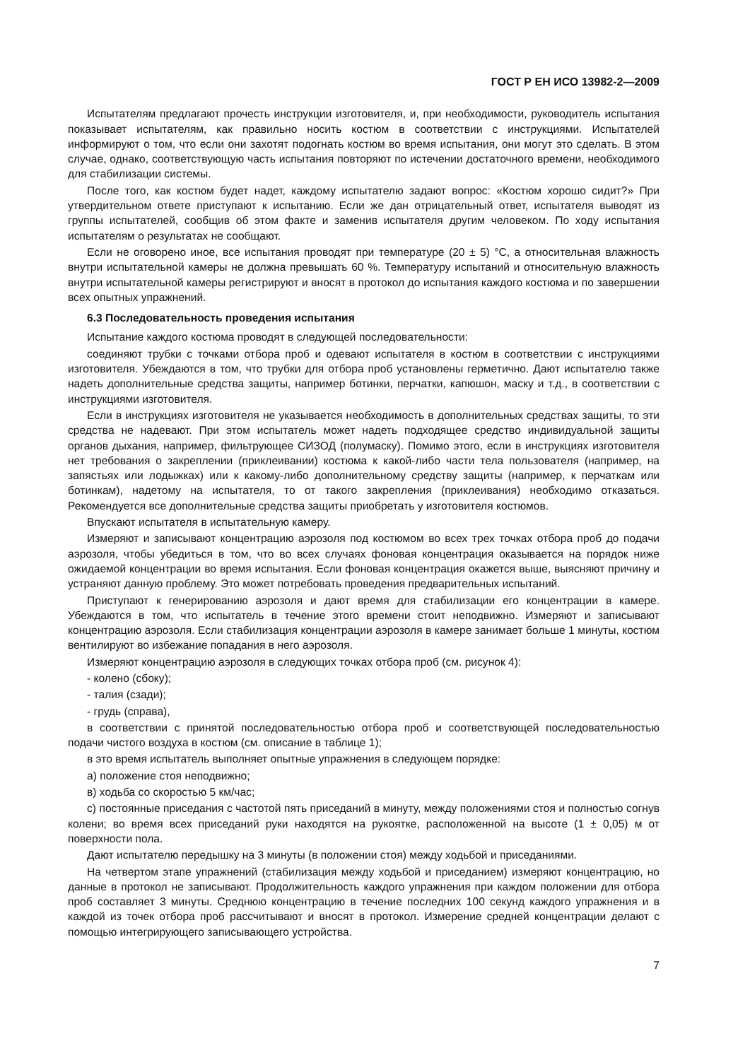ГОСТ Р ЕН ИСО 13982-2—2009
Испытателям предлагают прочесть инструкции изготовителя, и, при необходимости, руководитель испытания показывает испытателям, как правильно носить костюм в соответствии с инструкциями. Испытателей информируют о том, что если они захотят подогнать костюм во время испытания, они могут это сделать. В этом случае, однако, соответствующую часть испытания повторяют по истечении достаточного времени, необходимого для стабилизации системы.
После того, как костюм будет надет, каждому испытателю задают вопрос: «Костюм хорошо сидит?» При утвердительном ответе приступают к испытанию. Если же дан отрицательный ответ, испытателя выводят из группы испытателей, сообщив об этом факте и заменив испытателя другим человеком. По ходу испытания испытателям о результатах не сообщают.
Если не оговорено иное, все испытания проводят при температуре (20 ± 5) °С, а относительная влажность внутри испытательной камеры не должна превышать 60 %. Температуру испытаний и относительную влажность внутри испытательной камеры регистрируют и вносят в протокол до испытания каждого костюма и по завершении всех опытных упражнений.
6.3 Последовательность проведения испытания
Испытание каждого костюма проводят в следующей последовательности:
соединяют трубки с точками отбора проб и одевают испытателя в костюм в соответствии с инструкциями изготовителя. Убеждаются в том, что трубки для отбора проб установлены герметично. Дают испытателю также надеть дополнительные средства защиты, например ботинки, перчатки, капюшон, маску и т.д., в соответствии с инструкциями изготовителя.
Если в инструкциях изготовителя не указывается необходимость в дополнительных средствах защиты, то эти средства не надевают. При этом испытатель может надеть подходящее средство индивидуальной защиты органов дыхания, например, фильтрующее СИЗОД (полумаску). Помимо этого, если в инструкциях изготовителя нет требования о закреплении (приклеивании) костюма к какой-либо части тела пользователя (например, на запястьях или лодыжках) или к какому-либо дополнительному средству защиты (например, к перчаткам или ботинкам), надетому на испытателя, то от такого закрепления (приклеивания) необходимо отказаться. Рекомендуется все дополнительные средства защиты приобретать у изготовителя костюмов.
Впускают испытателя в испытательную камеру.
Измеряют и записывают концентрацию аэрозоля под костюмом во всех трех точках отбора проб до подачи аэрозоля, чтобы убедиться в том, что во всех случаях фоновая концентрация оказывается на порядок ниже ожидаемой концентрации во время испытания. Если фоновая концентрация окажется выше, выясняют причину и устраняют данную проблему. Это может потребовать проведения предварительных испытаний.
Приступают к генерированию аэрозоля и дают время для стабилизации его концентрации в камере. Убеждаются в том, что испытатель в течение этого времени стоит неподвижно. Измеряют и записывают концентрацию аэрозоля. Если стабилизация концентрации аэрозоля в камере занимает больше 1 минуты, костюм вентилируют во избежание попадания в него аэрозоля.
Измеряют концентрацию аэрозоля в следующих точках отбора проб (см. рисунок 4):
- колено (сбоку);
- талия (сзади);
- грудь (справа),
в соответствии с принятой последовательностью отбора проб и соответствующей последовательностью подачи чистого воздуха в костюм (см. описание в таблице 1);
в это время испытатель выполняет опытные упражнения в следующем порядке:
а) положение стоя неподвижно;
в) ходьба со скоростью 5 км/час;
с) постоянные приседания с частотой пять приседаний в минуту, между положениями стоя и полностью согнув колени; во время всех приседаний руки находятся на рукоятке, расположенной на высоте (1 ± 0,05) м от поверхности пола.
Дают испытателю передышку на 3 минуты (в положении стоя) между ходьбой и приседаниями.
На четвертом этапе упражнений (стабилизация между ходьбой и приседанием) измеряют концентрацию, но данные в протокол не записывают. Продолжительность каждого упражнения при каждом положении для отбора проб составляет 3 минуты. Среднюю концентрацию в течение последних 100 секунд каждого упражнения и в каждой из точек отбора проб рассчитывают и вносят в протокол. Измерение средней концентрации делают с помощью интегрирующего записывающего устройства.
7